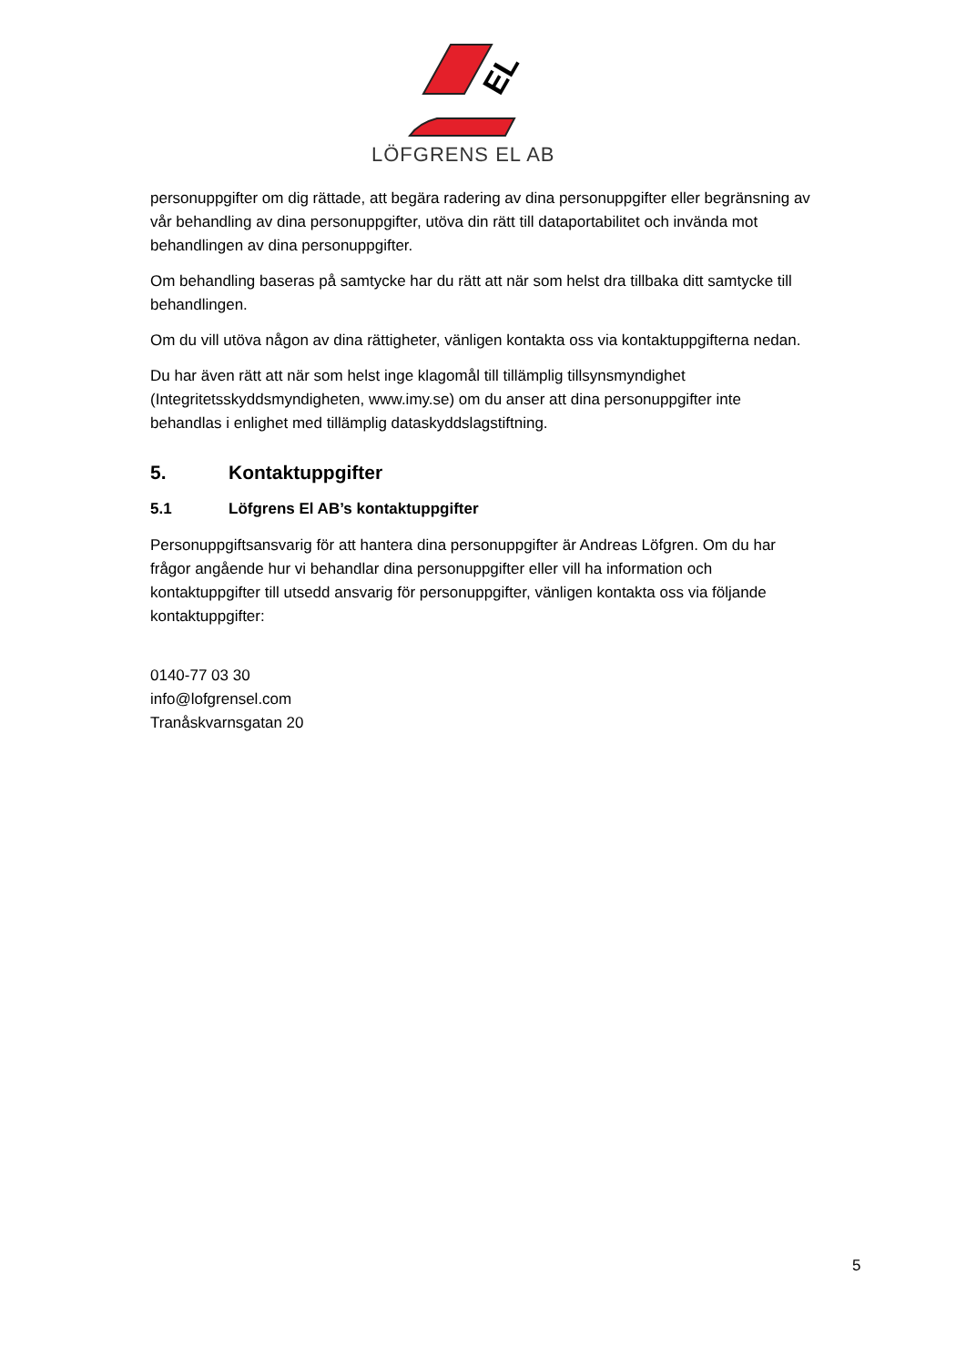EL
LÖFGRENS EL AB
personuppgifter om dig rättade, att begära radering av dina personuppgifter eller begränsning av vår behandling av dina personuppgifter, utöva din rätt till dataportabilitet och invända mot behandlingen av dina personuppgifter.
Om behandling baseras på samtycke har du rätt att när som helst dra tillbaka ditt samtycke till behandlingen.
Om du vill utöva någon av dina rättigheter, vänligen kontakta oss via kontaktuppgifterna nedan.
Du har även rätt att när som helst inge klagomål till tillämplig tillsynsmyndighet (Integritetsskyddsmyndigheten, www.imy.se) om du anser att dina personuppgifter inte behandlas i enlighet med tillämplig dataskyddslagstiftning.
5. Kontaktuppgifter
5.1 Löfgrens El AB’s kontaktuppgifter
Personuppgiftsansvarig för att hantera dina personuppgifter är Andreas Löfgren. Om du har frågor angående hur vi behandlar dina personuppgifter eller vill ha information och kontaktuppgifter till utsedd ansvarig för personuppgifter, vänligen kontakta oss via följande kontaktuppgifter:
0140-77 03 30
info@lofgrensel.com
Tranåskvarnsgatan 20
5